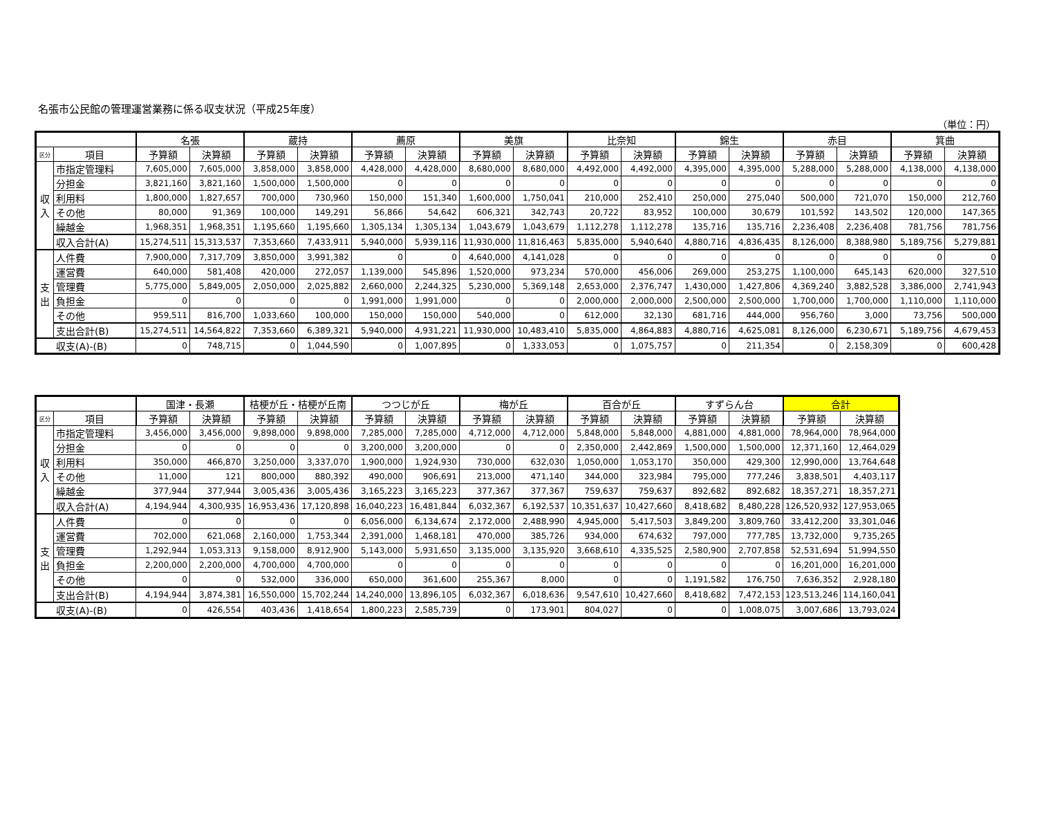名張市公民館の管理運営業務に係る収支状況（平成25年度）
（単位：円）
| | | 名張 | | 蔵持 | | 薦原 | | 美旗 | | 比奈知 | | 錦生 | | 赤目 | | 箕曲 | |
| --- | --- | --- | --- | --- | --- | --- | --- | --- | --- | --- | --- | --- | --- | --- | --- | --- | --- |
| 区分 | 項目 | 予算額 | 決算額 | 予算額 | 決算額 | 予算額 | 決算額 | 予算額 | 決算額 | 予算額 | 決算額 | 予算額 | 決算額 | 予算額 | 決算額 | 予算額 | 決算額 |
| 収 入 | 市指定管理料 | 7,605,000 | 7,605,000 | 3,858,000 | 3,858,000 | 4,428,000 | 4,428,000 | 8,680,000 | 8,680,000 | 4,492,000 | 4,492,000 | 4,395,000 | 4,395,000 | 5,288,000 | 5,288,000 | 4,138,000 | 4,138,000 |
| | 分担金 | 3,821,160 | 3,821,160 | 1,500,000 | 1,500,000 | 0 | 0 | 0 | 0 | 0 | 0 | 0 | 0 | 0 | 0 | 0 | 0 |
| | 利用料 | 1,800,000 | 1,827,657 | 700,000 | 730,960 | 150,000 | 151,340 | 1,600,000 | 1,750,041 | 210,000 | 252,410 | 250,000 | 275,040 | 500,000 | 721,070 | 150,000 | 212,760 |
| | その他 | 80,000 | 91,369 | 100,000 | 149,291 | 56,866 | 54,642 | 606,321 | 342,743 | 20,722 | 83,952 | 100,000 | 30,679 | 101,592 | 143,502 | 120,000 | 147,365 |
| | 繰越金 | 1,968,351 | 1,968,351 | 1,195,660 | 1,195,660 | 1,305,134 | 1,305,134 | 1,043,679 | 1,043,679 | 1,112,278 | 1,112,278 | 135,716 | 135,716 | 2,236,408 | 2,236,408 | 781,756 | 781,756 |
| | 収入合計(A) | 15,274,511 | 15,313,537 | 7,353,660 | 7,433,911 | 5,940,000 | 5,939,116 | 11,930,000 | 11,816,463 | 5,835,000 | 5,940,640 | 4,880,716 | 4,836,435 | 8,126,000 | 8,388,980 | 5,189,756 | 5,279,881 |
| 支 出 | 人件費 | 7,900,000 | 7,317,709 | 3,850,000 | 3,991,382 | 0 | 0 | 4,640,000 | 4,141,028 | 0 | 0 | 0 | 0 | 0 | 0 | 0 | 0 |
| | 運営費 | 640,000 | 581,408 | 420,000 | 272,057 | 1,139,000 | 545,896 | 1,520,000 | 973,234 | 570,000 | 456,006 | 269,000 | 253,275 | 1,100,000 | 645,143 | 620,000 | 327,510 |
| | 管理費 | 5,775,000 | 5,849,005 | 2,050,000 | 2,025,882 | 2,660,000 | 2,244,325 | 5,230,000 | 5,369,148 | 2,653,000 | 2,376,747 | 1,430,000 | 1,427,806 | 4,369,240 | 3,882,528 | 3,386,000 | 2,741,943 |
| | 負担金 | 0 | 0 | 0 | 0 | 1,991,000 | 1,991,000 | 0 | 0 | 2,000,000 | 2,000,000 | 2,500,000 | 2,500,000 | 1,700,000 | 1,700,000 | 1,110,000 | 1,110,000 |
| | その他 | 959,511 | 816,700 | 1,033,660 | 100,000 | 150,000 | 150,000 | 540,000 | 0 | 612,000 | 32,130 | 681,716 | 444,000 | 956,760 | 3,000 | 73,756 | 500,000 |
| | 支出合計(B) | 15,274,511 | 14,564,822 | 7,353,660 | 6,389,321 | 5,940,000 | 4,931,221 | 11,930,000 | 10,483,410 | 5,835,000 | 4,864,883 | 4,880,716 | 4,625,081 | 8,126,000 | 6,230,671 | 5,189,756 | 4,679,453 |
| 収支(A)-(B) | | 0 | 748,715 | 0 | 1,044,590 | 0 | 1,007,895 | 0 | 1,333,053 | 0 | 1,075,757 | 0 | 211,354 | 0 | 2,158,309 | 0 | 600,428 |
| | | 国津・長瀬 | | 桔梗が丘・桔梗が丘南 | | つつじが丘 | | 梅が丘 | | 百合が丘 | | すずらん台 | | 合計 | |
| --- | --- | --- | --- | --- | --- | --- | --- | --- | --- | --- | --- | --- | --- | --- | --- |
| 区分 | 項目 | 予算額 | 決算額 | 予算額 | 決算額 | 予算額 | 決算額 | 予算額 | 決算額 | 予算額 | 決算額 | 予算額 | 決算額 | 予算額 | 決算額 |
| 収 入 | 市指定管理料 | 3,456,000 | 3,456,000 | 9,898,000 | 9,898,000 | 7,285,000 | 7,285,000 | 4,712,000 | 4,712,000 | 5,848,000 | 5,848,000 | 4,881,000 | 4,881,000 | 78,964,000 | 78,964,000 |
| | 分担金 | 0 | 0 | 0 | 0 | 3,200,000 | 3,200,000 | 0 | 0 | 2,350,000 | 2,442,869 | 1,500,000 | 1,500,000 | 12,371,160 | 12,464,029 |
| | 利用料 | 350,000 | 466,870 | 3,250,000 | 3,337,070 | 1,900,000 | 1,924,930 | 730,000 | 632,030 | 1,050,000 | 1,053,170 | 350,000 | 429,300 | 12,990,000 | 13,764,648 |
| | その他 | 11,000 | 121 | 800,000 | 880,392 | 490,000 | 906,691 | 213,000 | 471,140 | 344,000 | 323,984 | 795,000 | 777,246 | 3,838,501 | 4,403,117 |
| | 繰越金 | 377,944 | 377,944 | 3,005,436 | 3,005,436 | 3,165,223 | 3,165,223 | 377,367 | 377,367 | 759,637 | 759,637 | 892,682 | 892,682 | 18,357,271 | 18,357,271 |
| | 収入合計(A) | 4,194,944 | 4,300,935 | 16,953,436 | 17,120,898 | 16,040,223 | 16,481,844 | 6,032,367 | 6,192,537 | 10,351,637 | 10,427,660 | 8,418,682 | 8,480,228 | 126,520,932 | 127,953,065 |
| 支 出 | 人件費 | 0 | 0 | 0 | 0 | 6,056,000 | 6,134,674 | 2,172,000 | 2,488,990 | 4,945,000 | 5,417,503 | 3,849,200 | 3,809,760 | 33,412,200 | 33,301,046 |
| | 運営費 | 702,000 | 621,068 | 2,160,000 | 1,753,344 | 2,391,000 | 1,468,181 | 470,000 | 385,726 | 934,000 | 674,632 | 797,000 | 777,785 | 13,732,000 | 9,735,265 |
| | 管理費 | 1,292,944 | 1,053,313 | 9,158,000 | 8,912,900 | 5,143,000 | 5,931,650 | 3,135,000 | 3,135,920 | 3,668,610 | 4,335,525 | 2,580,900 | 2,707,858 | 52,531,694 | 51,994,550 |
| | 負担金 | 2,200,000 | 2,200,000 | 4,700,000 | 4,700,000 | 0 | 0 | 0 | 0 | 0 | 0 | 0 | 0 | 16,201,000 | 16,201,000 |
| | その他 | 0 | 0 | 532,000 | 336,000 | 650,000 | 361,600 | 255,367 | 8,000 | 0 | 0 | 1,191,582 | 176,750 | 7,636,352 | 2,928,180 |
| | 支出合計(B) | 4,194,944 | 3,874,381 | 16,550,000 | 15,702,244 | 14,240,000 | 13,896,105 | 6,032,367 | 6,018,636 | 9,547,610 | 10,427,660 | 8,418,682 | 7,472,153 | 123,513,246 | 114,160,041 |
| 収支(A)-(B) | | 0 | 426,554 | 403,436 | 1,418,654 | 1,800,223 | 2,585,739 | 0 | 173,901 | 804,027 | 0 | 0 | 1,008,075 | 3,007,686 | 13,793,024 |